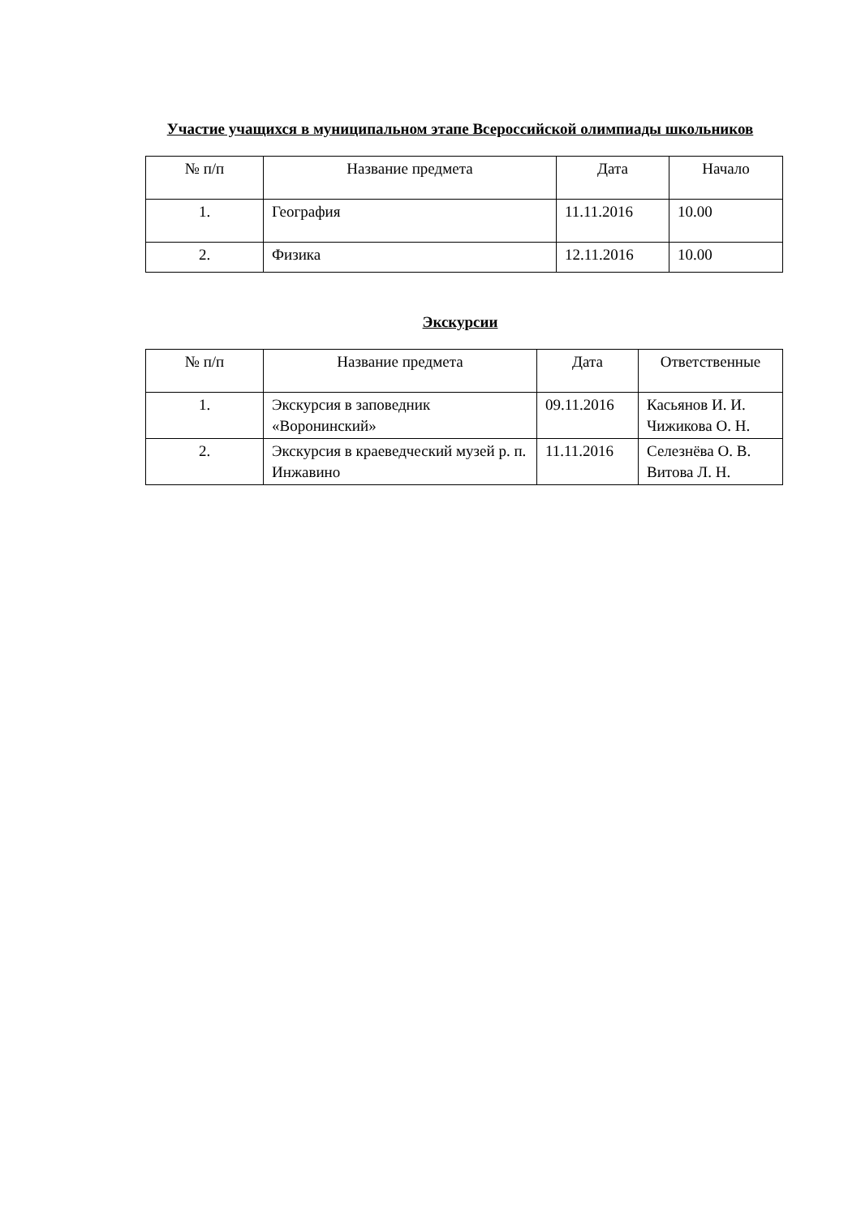Участие учащихся в муниципальном этапе Всероссийской олимпиады школьников
| № п/п | Название предмета | Дата | Начало |
| --- | --- | --- | --- |
| 1. | География | 11.11.2016 | 10.00 |
| 2. | Физика | 12.11.2016 | 10.00 |
Экскурсии
| № п/п | Название предмета | Дата | Ответственные |
| --- | --- | --- | --- |
| 1. | Экскурсия в заповедник «Воронинский» | 09.11.2016 | Касьянов И. И. Чижикова О. Н. |
| 2. | Экскурсия в краеведческий музей р. п. Инжавино | 11.11.2016 | Селезнёва О. В. Витова Л. Н. |